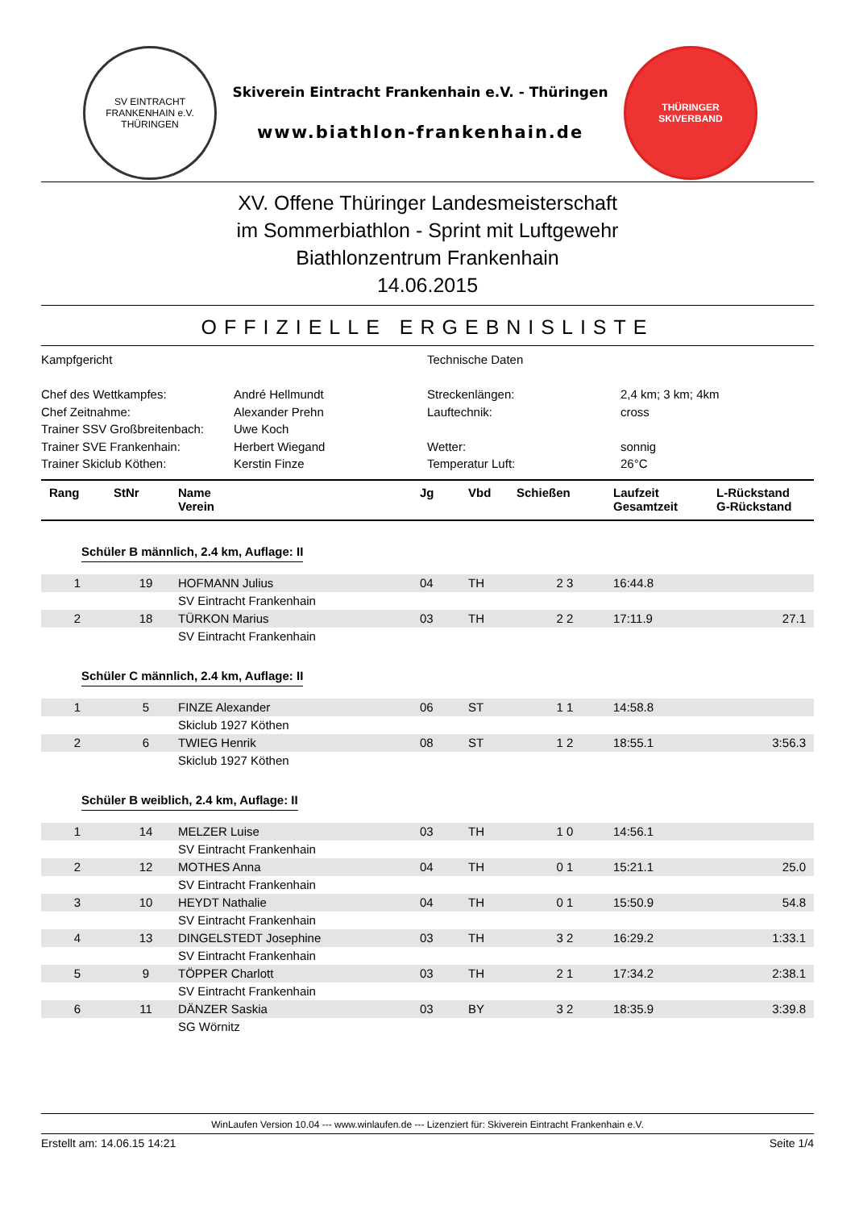SV EINTRACHT FRANKENHAIN e.V.
THÜRINGEN
Skiverein Eintracht Frankenhain e.V. - Thüringen
www.biathlon-frankenhain.de
THÜRINGER
SKIVERBAND
XV. Offene Thüringer Landesmeisterschaft
im Sommerbiathlon - Sprint mit Luftgewehr
Biathlonzentrum Frankenhain
14.06.2015
OFFIZIELLE ERGEBNISLISTE
Kampfgericht
Technische Daten
Chef des Wettkampfes:
André Hellmundt
Streckenlängen:
2,4 km; 3 km; 4km
Chef Zeitnahme:
Alexander Prehn
Lauftechnik:
cross
Trainer SSV Großbreitenbach:
Uwe Koch
Trainer SVE Frankenhain:
Herbert Wiegand
Wetter:
sonnig
Trainer Skiclub Köthen:
Kerstin Finze
Temperatur Luft:
26°C
| Rang | StNr | Name Verein | Jg | Vbd | Schießen | Laufzeit Gesamtzeit | L-Rückstand G-Rückstand |
| --- | --- | --- | --- | --- | --- | --- | --- |
| Schüler B männlich, 2.4 km, Auflage: II | | | | | | | |
| 1 | 19 | HOFMANN Julius | 04 | TH | 2 3 | 16:44.8 | |
| | | SV Eintracht Frankenhain | | | | | |
| 2 | 18 | TÜRKON Marius | 03 | TH | 2 2 | 17:11.9 | 27.1 |
| | | SV Eintracht Frankenhain | | | | | |
| Schüler C männlich, 2.4 km, Auflage: II | | | | | | | |
| 1 | 5 | FINZE Alexander | 06 | ST | 1 1 | 14:58.8 | |
| | | Skiclub 1927 Köthen | | | | | |
| 2 | 6 | TWIEG Henrik | 08 | ST | 1 2 | 18:55.1 | 3:56.3 |
| | | Skiclub 1927 Köthen | | | | | |
| Schüler B weiblich, 2.4 km, Auflage: II | | | | | | | |
| 1 | 14 | MELZER Luise | 03 | TH | 1 0 | 14:56.1 | |
| | | SV Eintracht Frankenhain | | | | | |
| 2 | 12 | MOTHES Anna | 04 | TH | 0 1 | 15:21.1 | 25.0 |
| | | SV Eintracht Frankenhain | | | | | |
| 3 | 10 | HEYDT Nathalie | 04 | TH | 0 1 | 15:50.9 | 54.8 |
| | | SV Eintracht Frankenhain | | | | | |
| 4 | 13 | DINGELSTEDT Josephine | 03 | TH | 3 2 | 16:29.2 | 1:33.1 |
| | | SV Eintracht Frankenhain | | | | | |
| 5 | 9 | TÖPPER Charlott | 03 | TH | 2 1 | 17:34.2 | 2:38.1 |
| | | SV Eintracht Frankenhain | | | | | |
| 6 | 11 | DÄNZER Saskia | 03 | BY | 3 2 | 18:35.9 | 3:39.8 |
| | | SG Wörnitz | | | | | |
WinLaufen Version 10.04 --- www.winlaufen.de --- Lizenziert für: Skiverein Eintracht Frankenhain e.V.
Erstellt am: 14.06.15 14:21 Seite 1/4